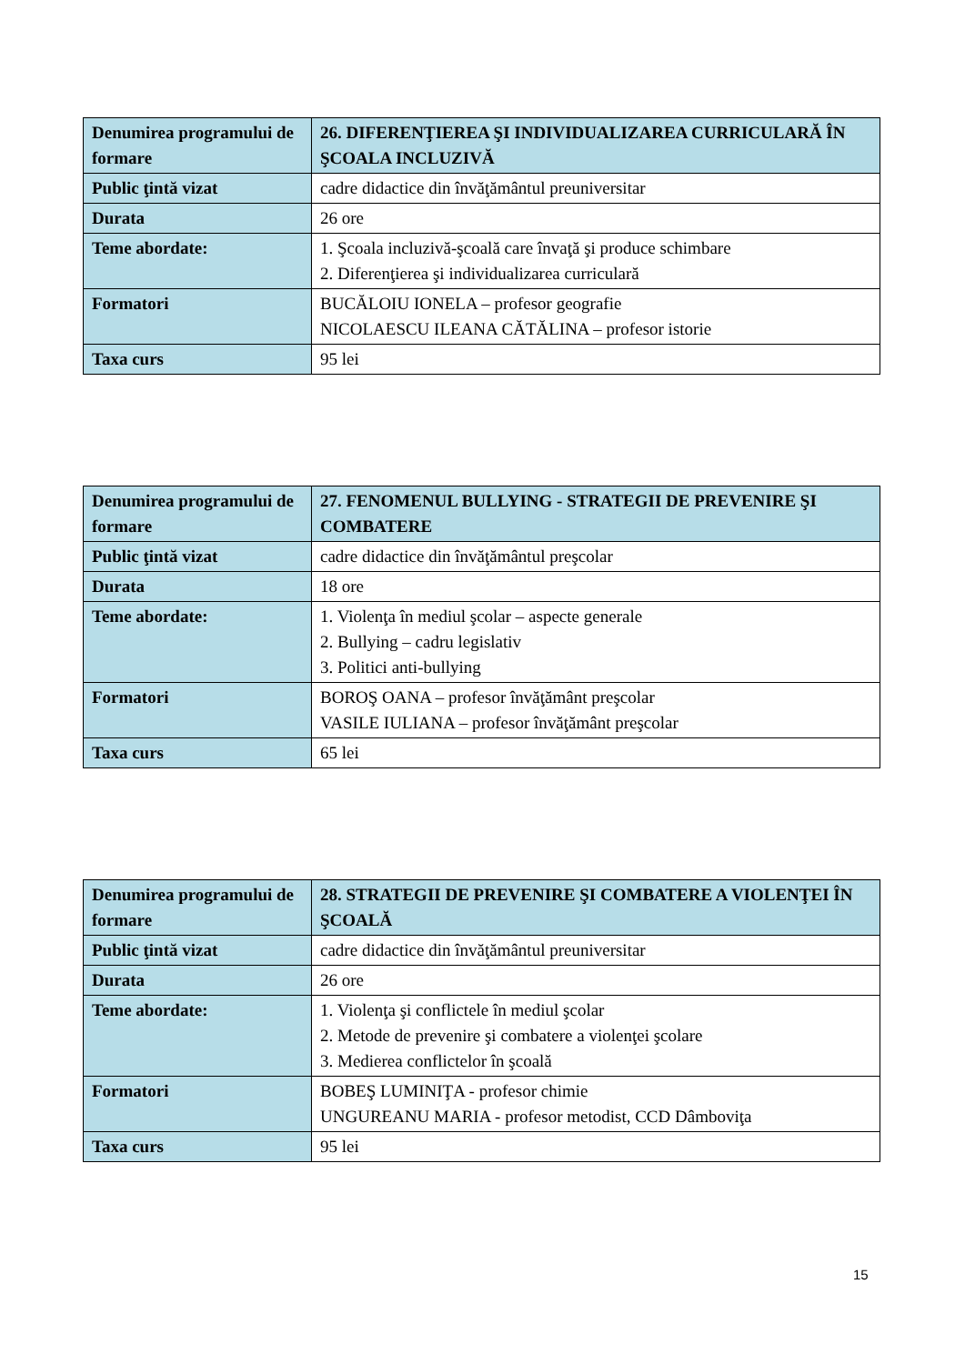| Denumirea programului de formare | 26. DIFERENŢIEREA ŞI INDIVIDUALIZAREA CURRICULARĂ ÎN ŞCOALA INCLUZIVĂ |
| Public ţintă vizat | cadre didactice din învăţământul preuniversitar |
| Durata | 26 ore |
| Teme abordate: | 1. Şcoala incluzivă-şcoală care învaţă şi produce schimbare 2. Diferenţierea şi individualizarea curriculară |
| Formatori | BUCĂLOIU IONELA – profesor geografie NICOLAESCU ILEANA CĂTĂLINA – profesor istorie |
| Taxa curs | 95 lei |
| Denumirea programului de formare | 27. FENOMENUL BULLYING - STRATEGII DE PREVENIRE ŞI COMBATERE |
| Public ţintă vizat | cadre didactice din învăţământul preşcolar |
| Durata | 18 ore |
| Teme abordate: | 1. Violenţa în mediul şcolar – aspecte generale 2. Bullying – cadru legislativ 3. Politici anti-bullying |
| Formatori | BOROŞ OANA – profesor învăţământ preşcolar VASILE IULIANA – profesor învăţământ preşcolar |
| Taxa curs | 65 lei |
| Denumirea programului de formare | 28. STRATEGII DE PREVENIRE ŞI COMBATERE A VIOLENŢEI ÎN ŞCOALĂ |
| Public ţintă vizat | cadre didactice din învăţământul preuniversitar |
| Durata | 26 ore |
| Teme abordate: | 1. Violenţa şi conflictele în mediul şcolar 2. Metode de prevenire şi combatere a violenţei şcolare 3. Medierea conflictelor în şcoală |
| Formatori | BOBEŞ LUMINIŢA - profesor chimie UNGUREANU MARIA - profesor metodist, CCD Dâmboviţa |
| Taxa curs | 95 lei |
15